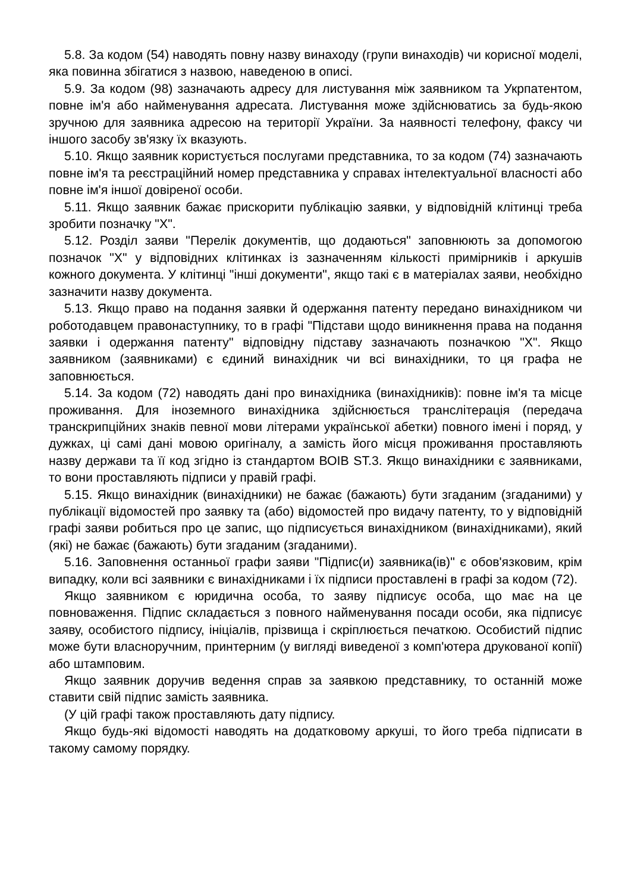5.8. За кодом (54) наводять повну назву винаходу (групи винаходів) чи корисної моделі, яка повинна збігатися з назвою, наведеною в описі.
5.9. За кодом (98) зазначають адресу для листування між заявником та Укрпатентом, повне ім'я або найменування адресата. Листування може здійснюватись за будь-якою зручною для заявника адресою на території України. За наявності телефону, факсу чи іншого засобу зв'язку їх вказують.
5.10. Якщо заявник користується послугами представника, то за кодом (74) зазначають повне ім'я та реєстраційний номер представника у справах інтелектуальної власності або повне ім'я іншої довіреної особи.
5.11. Якщо заявник бажає прискорити публікацію заявки, у відповідній клітинці треба зробити позначку "Х".
5.12. Розділ заяви "Перелік документів, що додаються" заповнюють за допомогою позначок "Х" у відповідних клітинках із зазначенням кількості примірників і аркушів кожного документа. У клітинці "інші документи", якщо такі є в матеріалах заяви, необхідно зазначити назву документа.
5.13. Якщо право на подання заявки й одержання патенту передано винахідником чи роботодавцем правонаступнику, то в графі "Підстави щодо виникнення права на подання заявки і одержання патенту" відповідну підставу зазначають позначкою "Х". Якщо заявником (заявниками) є єдиний винахідник чи всі винахідники, то ця графа не заповнюється.
5.14. За кодом (72) наводять дані про винахідника (винахідників): повне ім'я та місце проживання. Для іноземного винахідника здійснюється транслітерація (передача транскрипційних знаків певної мови літерами української абетки) повного імені і поряд, у дужках, ці самі дані мовою оригіналу, а замість його місця проживання проставляють назву держави та її код згідно із стандартом ВОІВ ST.3. Якщо винахідники є заявниками, то вони проставляють підписи у правій графі.
5.15. Якщо винахідник (винахідники) не бажає (бажають) бути згаданим (згаданими) у публікації відомостей про заявку та (або) відомостей про видачу патенту, то у відповідній графі заяви робиться про це запис, що підписується винахідником (винахідниками), який (які) не бажає (бажають) бути згаданим (згаданими).
5.16. Заповнення останньої графи заяви "Підпис(и) заявника(ів)" є обов'язковим, крім випадку, коли всі заявники є винахідниками і їх підписи проставлені в графі за кодом (72).
Якщо заявником є юридична особа, то заяву підписує особа, що має на це повноваження. Підпис складається з повного найменування посади особи, яка підписує заяву, особистого підпису, ініціалів, прізвища і скріплюється печаткою. Особистий підпис може бути власноручним, принтерним (у вигляді виведеної з комп'ютера друкованої копії) або штамповим.
Якщо заявник доручив ведення справ за заявкою представнику, то останній може ставити свій підпис замість заявника.
(У цій графі також проставляють дату підпису.
Якщо будь-які відомості наводять на додатковому аркуші, то його треба підписати в такому самому порядку.